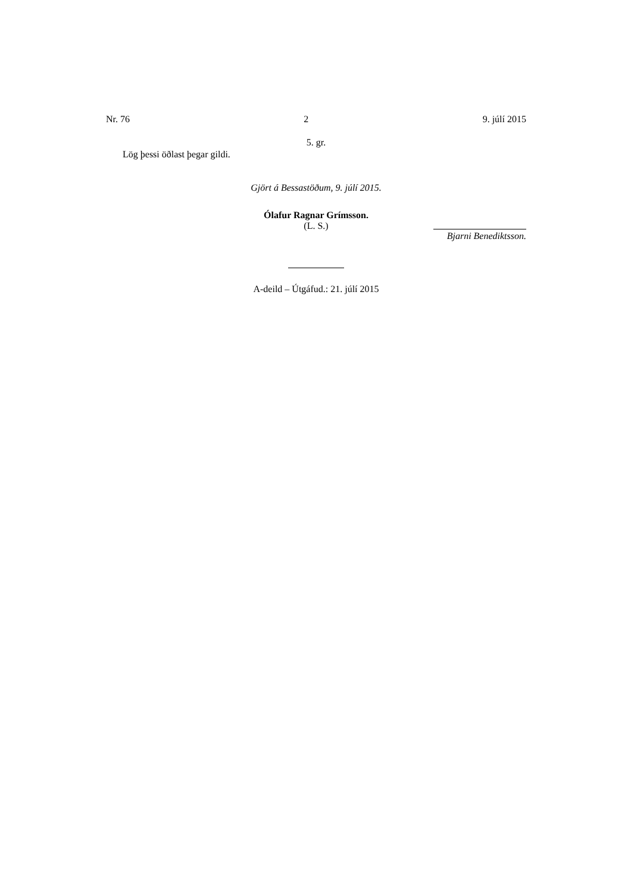Nr. 76 2 9. júlí 2015
5. gr.
Lög þessi öðlast þegar gildi.
Gjört á Bessastöðum, 9. júlí 2015.
Ólafur Ragnar Grímsson.
(L. S.)
Bjarni Benediktsson.
A-deild – Útgáfud.: 21. júlí 2015